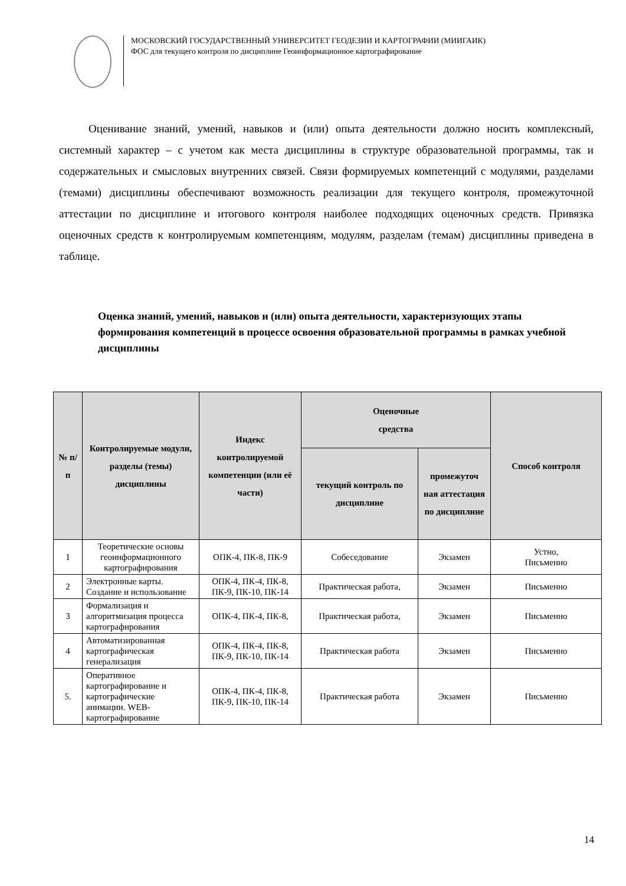МОСКОВСКИЙ ГОСУДАРСТВЕННЫЙ УНИВЕРСИТЕТ ГЕОДЕЗИИ И КАРТОГРАФИИ (МИИГАИК)
ФОС для текущего контроля по дисциплине Геоинформационное картографирование
Оценивание знаний, умений, навыков и (или) опыта деятельности должно носить комплексный, системный характер – с учетом как места дисциплины в структуре образовательной программы, так и содержательных и смысловых внутренних связей. Связи формируемых компетенций с модулями, разделами (темами) дисциплины обеспечивают возможность реализации для текущего контроля, промежуточной аттестации по дисциплине и итогового контроля наиболее подходящих оценочных средств. Привязка оценочных средств к контролируемым компетенциям, модулям, разделам (темам) дисциплины приведена в таблице.
Оценка знаний, умений, навыков и (или) опыта деятельности, характеризующих этапы формирования компетенций в процессе освоения образовательной программы в рамках учебной дисциплины
| № п/п | Контролируемые модули, разделы (темы) дисциплины | Индекс контролируемой компетенции (или её части) | Оценочные средства | | Способ контроля |
| --- | --- | --- | --- | --- | --- |
| | | | текущий контроль по дисциплине | промежуточ ная аттестация по дисциплине | |
| 1 | Теоретические основы геоинформационного картографирования | ОПК-4, ПК-8, ПК-9 | Собеседование | Экзамен | Устно, Письменно |
| 2 | Электронные карты. Создание и использование | ОПК-4, ПК-4, ПК-8, ПК-9, ПК-10, ПК-14 | Практическая работа, | Экзамен | Письменно |
| 3 | Формализация и алгоритмизация процесса картографирования | ОПК-4, ПК-4, ПК-8, | Практическая работа, | Экзамен | Письменно |
| 4 | Автоматизированная картографическая генерализация | ОПК-4, ПК-4, ПК-8, ПК-9, ПК-10, ПК-14 | Практическая работа | Экзамен | Письменно |
| 5. | Оперативное картографирование и картографические анимации. WEB-картографирование | ОПК-4, ПК-4, ПК-8, ПК-9, ПК-10, ПК-14 | Практическая работа | Экзамен | Письменно |
14